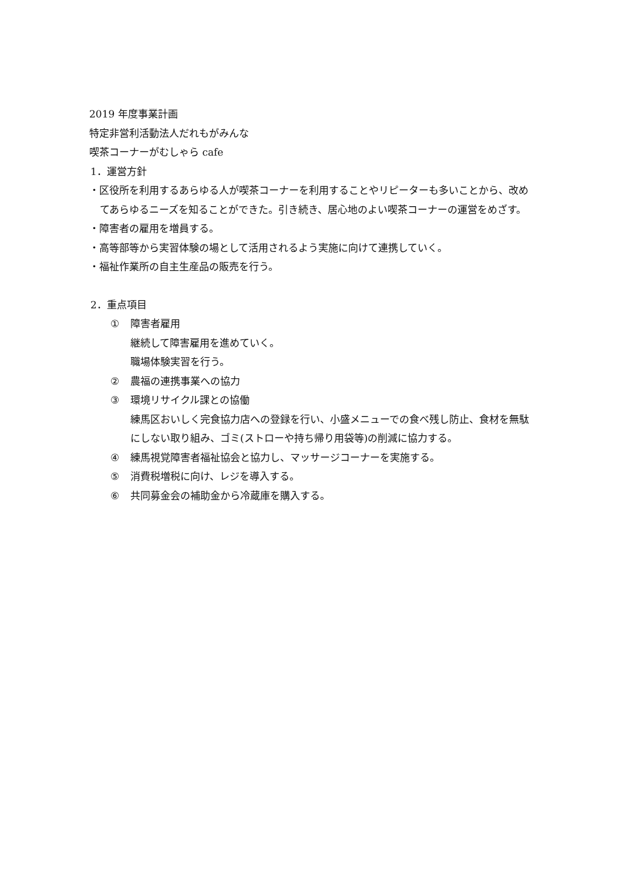2019 年度事業計画
特定非営利活動法人だれもがみんな
喫茶コーナーがむしゃら cafe
1．運営方針
・区役所を利用するあらゆる人が喫茶コーナーを利用することやリピーターも多いことから、改めてあらゆるニーズを知ることができた。引き続き、居心地のよい喫茶コーナーの運営をめざす。
・障害者の雇用を増員する。
・高等部等から実習体験の場として活用されるよう実施に向けて連携していく。
・福祉作業所の自主生産品の販売を行う。
2．重点項目
① 障害者雇用
継続して障害雇用を進めていく。
職場体験実習を行う。
② 農福の連携事業への協力
③ 環境リサイクル課との協働
練馬区おいしく完食協力店への登録を行い、小盛メニューでの食べ残し防止、食材を無駄にしない取り組み、ゴミ(ストローや持ち帰り用袋等)の削減に協力する。
④ 練馬視覚障害者福祉協会と協力し、マッサージコーナーを実施する。
⑤ 消費税増税に向け、レジを導入する。
⑥ 共同募金会の補助金から冷蔵庫を購入する。